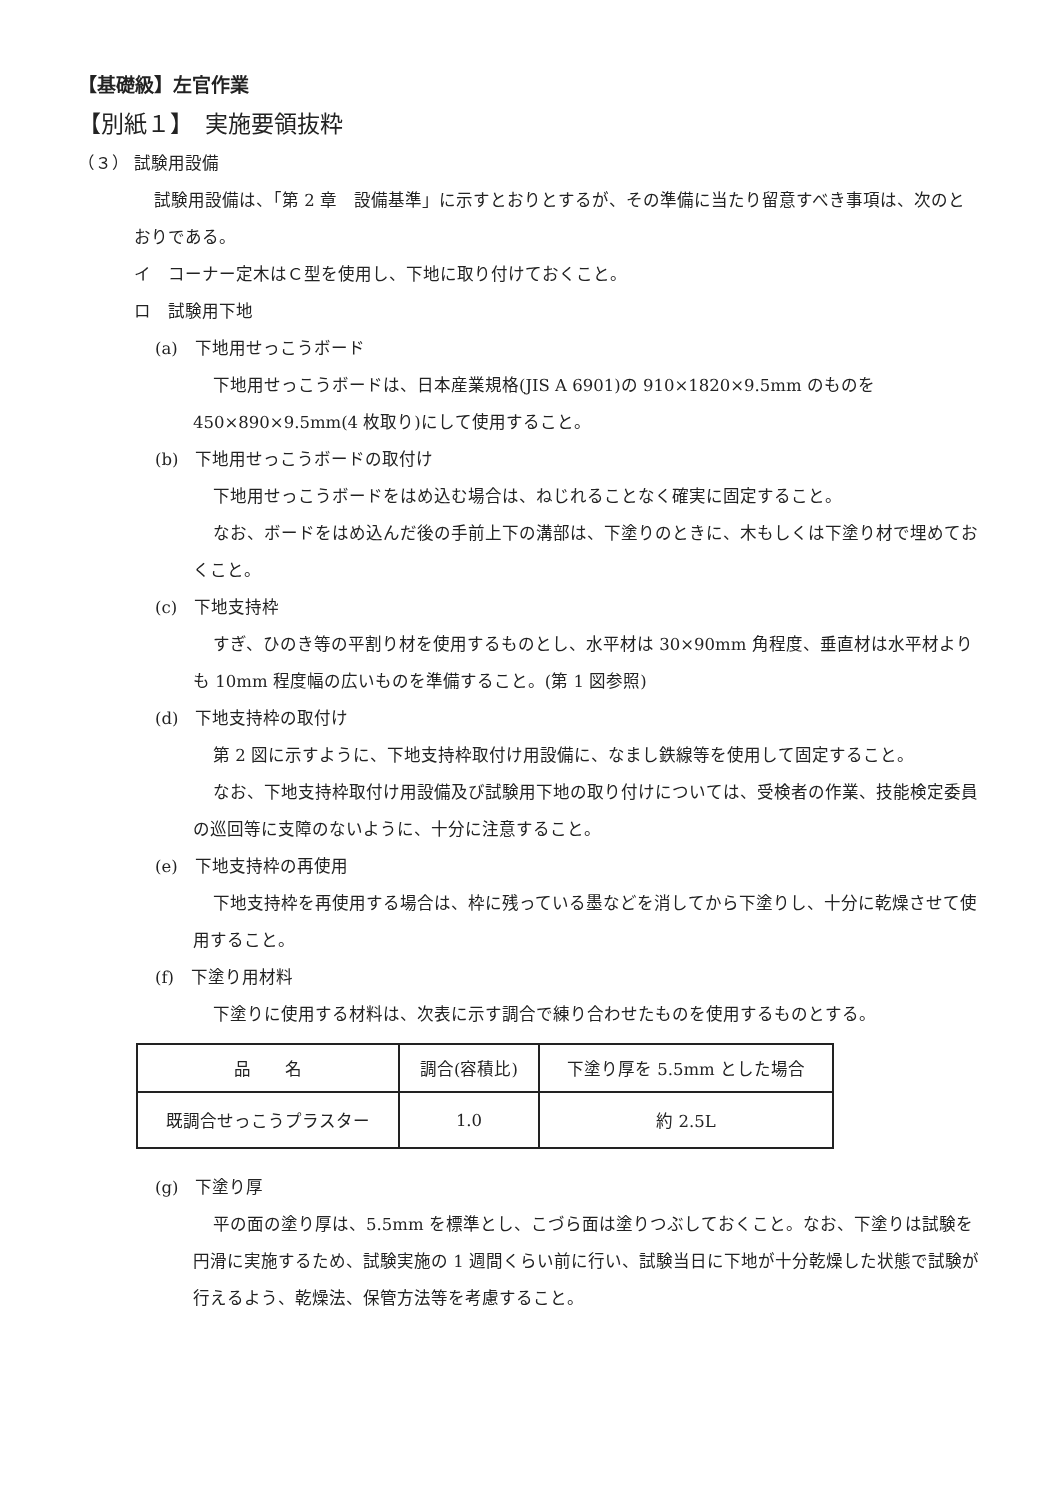【基礎級】左官作業
【別紙１】　実施要領抜粋
（３） 試験用設備
試験用設備は、「第 2 章　設備基準」に示すとおりとするが、その準備に当たり留意すべき事項は、次のとおりである。
イ　コーナー定木はＣ型を使用し、下地に取り付けておくこと。
ロ　試験用下地
(a)　下地用せっこうボード
下地用せっこうボードは、日本産業規格(JIS A 6901)の 910×1820×9.5mm のものを 450×890×9.5mm(4 枚取り)にして使用すること。
(b)　下地用せっこうボードの取付け
下地用せっこうボードをはめ込む場合は、ねじれることなく確実に固定すること。
なお、ボードをはめ込んだ後の手前上下の溝部は、下塗りのときに、木もしくは下塗り材で埋めておくこと。
(c)　下地支持枠
すぎ、ひのき等の平割り材を使用するものとし、水平材は 30×90mm 角程度、垂直材は水平材よりも 10mm 程度幅の広いものを準備すること。(第 1 図参照)
(d)　下地支持枠の取付け
第 2 図に示すように、下地支持枠取付け用設備に、なまし鉄線等を使用して固定すること。
なお、下地支持枠取付け用設備及び試験用下地の取り付けについては、受検者の作業、技能検定委員の巡回等に支障のないように、十分に注意すること。
(e)　下地支持枠の再使用
下地支持枠を再使用する場合は、枠に残っている墨などを消してから下塗りし、十分に乾燥させて使用すること。
(f)　下塗り用材料
下塗りに使用する材料は、次表に示す調合で練り合わせたものを使用するものとする。
| 品 名 | 調合(容積比) | 下塗り厚を 5.5mm とした場合 |
| --- | --- | --- |
| 既調合せっこうプラスター | 1.0 | 約 2.5L |
(g)　下塗り厚
平の面の塗り厚は、5.5mm を標準とし、こづら面は塗りつぶしておくこと。なお、下塗りは試験を円滑に実施するため、試験実施の 1 週間くらい前に行い、試験当日に下地が十分乾燥した状態で試験が行えるよう、乾燥法、保管方法等を考慮すること。